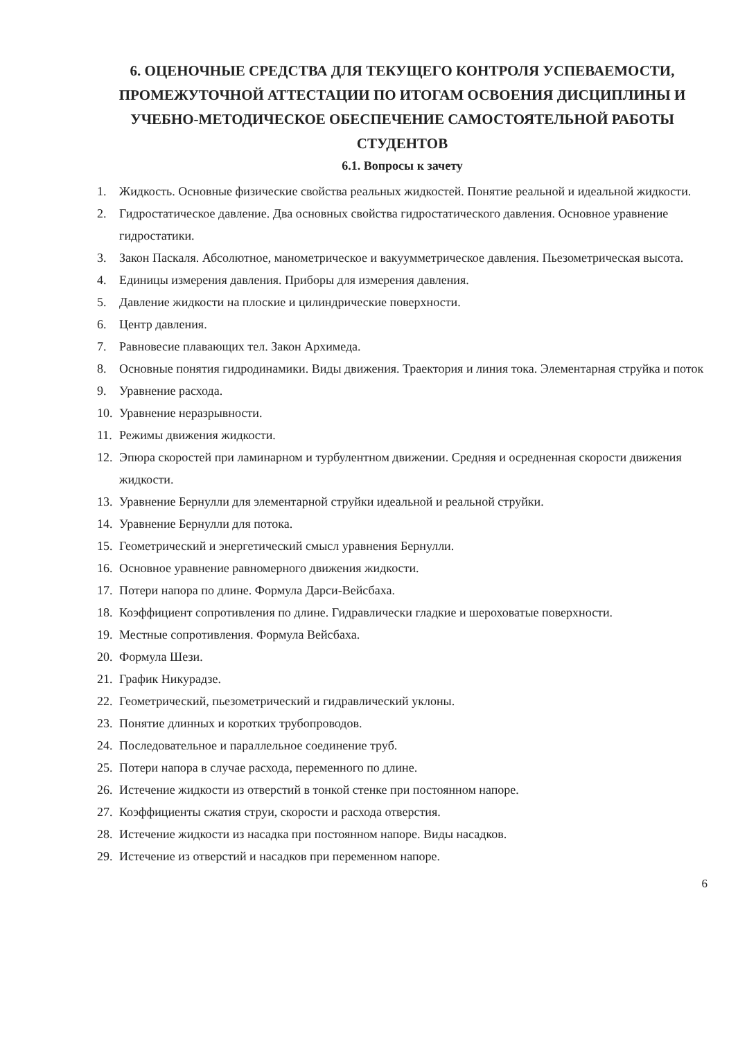6. ОЦЕНОЧНЫЕ СРЕДСТВА ДЛЯ ТЕКУЩЕГО КОНТРОЛЯ УСПЕВАЕМОСТИ, ПРОМЕЖУТОЧНОЙ АТТЕСТАЦИИ ПО ИТОГАМ ОСВОЕНИЯ ДИСЦИПЛИНЫ И УЧЕБНО-МЕТОДИЧЕСКОЕ ОБЕСПЕЧЕНИЕ САМОСТОЯТЕЛЬНОЙ РАБОТЫ СТУДЕНТОВ
6.1. Вопросы к зачету
1. Жидкость. Основные физические свойства реальных жидкостей. Понятие реальной и идеальной жидкости.
2. Гидростатическое давление. Два основных свойства гидростатического давления. Основное уравнение гидростатики.
3. Закон Паскаля. Абсолютное, манометрическое и вакуумметрическое давления. Пьезометрическая высота.
4. Единицы измерения давления. Приборы для измерения давления.
5. Давление жидкости на плоские и цилиндрические поверхности.
6. Центр давления.
7. Равновесие плавающих тел. Закон Архимеда.
8. Основные понятия гидродинамики. Виды движения. Траектория и линия тока. Элементарная струйка и поток
9. Уравнение расхода.
10. Уравнение неразрывности.
11. Режимы движения жидкости.
12. Эпюра скоростей при ламинарном и турбулентном движении. Средняя и осредненная скорости движения жидкости.
13. Уравнение Бернулли для элементарной струйки идеальной и реальной струйки.
14. Уравнение Бернулли для потока.
15. Геометрический и энергетический смысл уравнения Бернулли.
16. Основное уравнение равномерного движения жидкости.
17. Потери напора по длине. Формула Дарси-Вейсбаха.
18. Коэффициент сопротивления по длине. Гидравлически гладкие и шероховатые поверхности.
19. Местные сопротивления. Формула Вейсбаха.
20. Формула Шези.
21. График Никурадзе.
22. Геометрический, пьезометрический и гидравлический уклоны.
23. Понятие длинных и коротких трубопроводов.
24. Последовательное и параллельное соединение труб.
25. Потери напора в случае расхода, переменного по длине.
26. Истечение жидкости из отверстий в тонкой стенке при постоянном напоре.
27. Коэффициенты сжатия струи, скорости и расхода отверстия.
28. Истечение жидкости из насадка при постоянном напоре. Виды насадков.
29. Истечение из отверстий и насадков при переменном напоре.
6